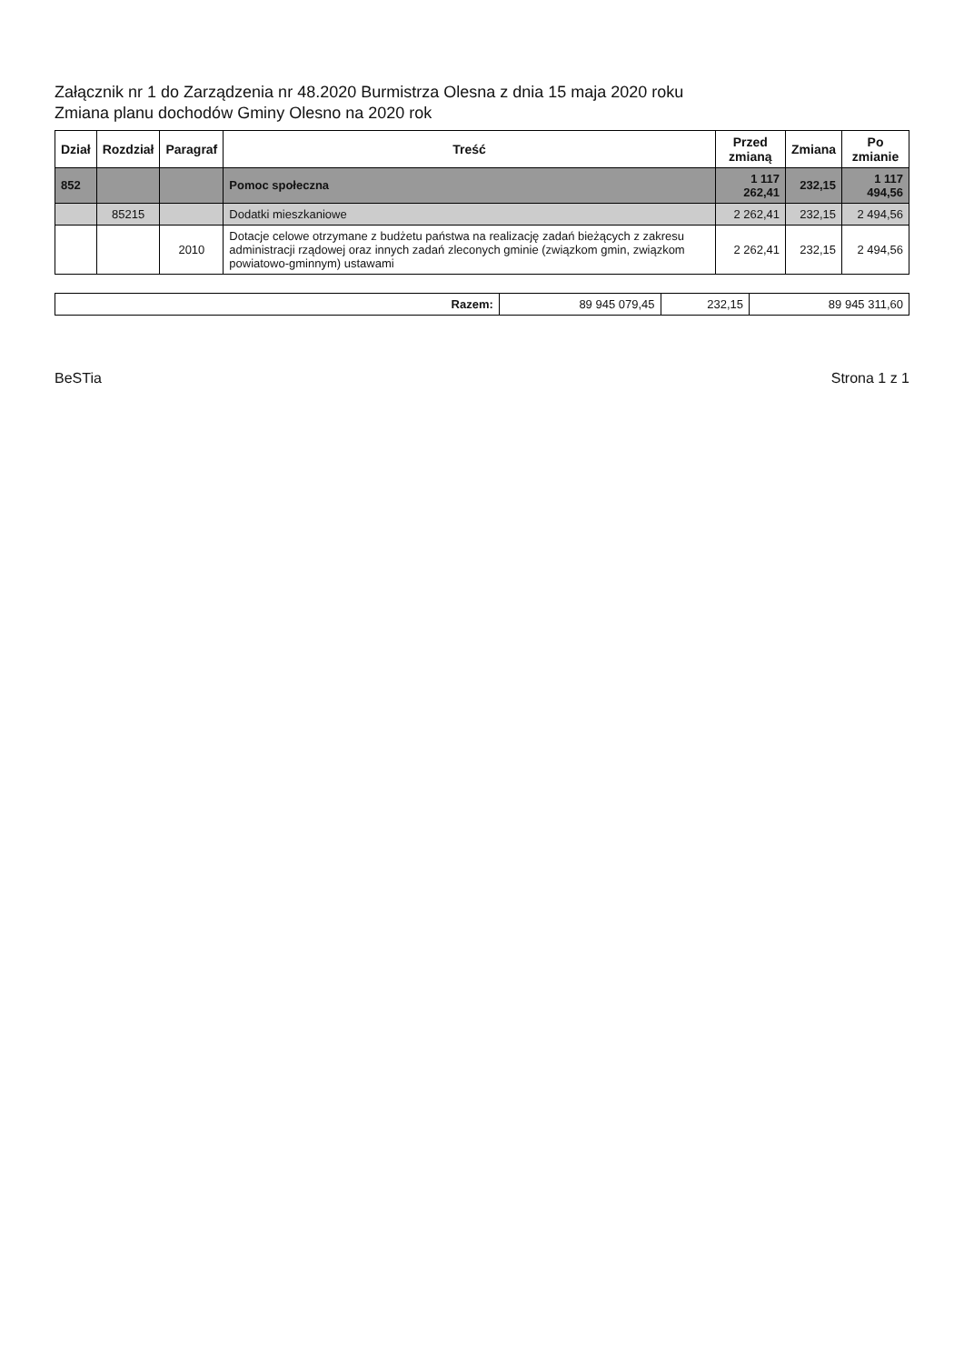Załącznik nr 1 do Zarządzenia nr 48.2020 Burmistrza Olesna z dnia 15 maja 2020 roku
Zmiana planu dochodów Gminy Olesno na 2020 rok
| Dział | Rozdział | Paragraf | Treść | Przed zmianą | Zmiana | Po zmianie |
| --- | --- | --- | --- | --- | --- | --- |
| 852 | | | Pomoc społeczna | 1 117 262,41 | 232,15 | 1 117 494,56 |
| | 85215 | | Dodatki mieszkaniowe | 2 262,41 | 232,15 | 2 494,56 |
| | | 2010 | Dotacje celowe otrzymane z budżetu państwa na realizację zadań bieżących z zakresu administracji rządowej oraz innych zadań zleconych gminie (związkom gmin, związkom powiatowo-gminnym) ustawami | 2 262,41 | 232,15 | 2 494,56 |
| Razem: | 89 945 079,45 | 232,15 | 89 945 311,60 |
BeSTia Strona 1 z 1